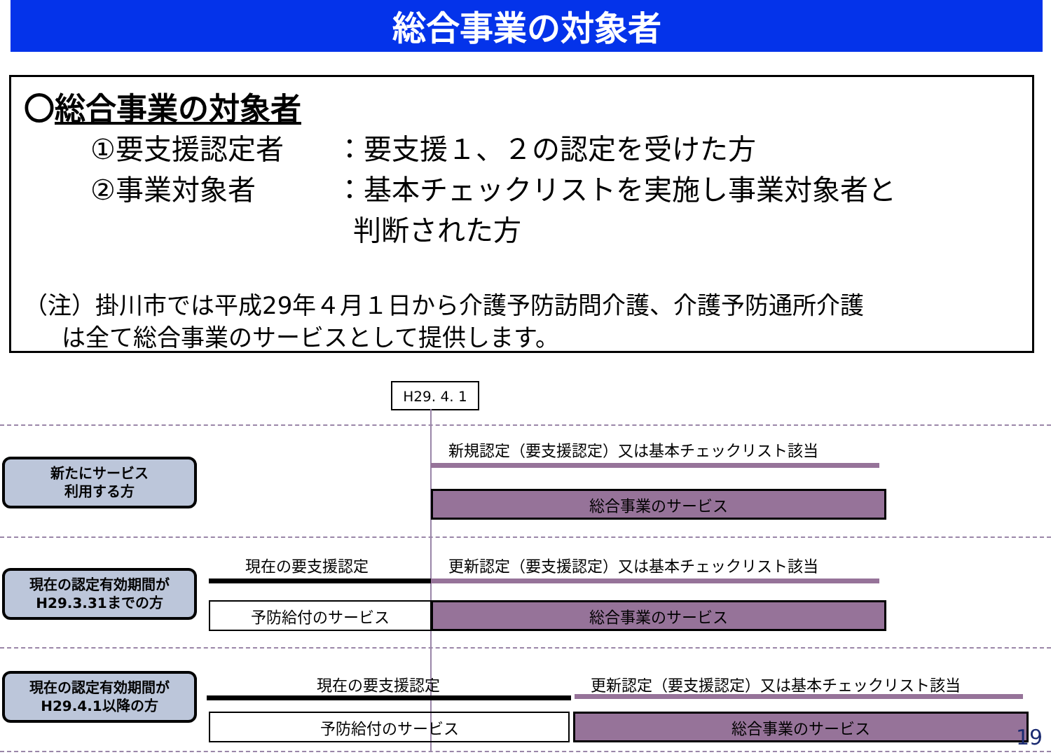総合事業の対象者
〇総合事業の対象者
①要支援認定者 ：要支援１、２の認定を受けた方
②事業対象者 ：基本チェックリストを実施し事業対象者と
判断された方
（注）掛川市では平成29年４月１日から介護予防訪問介護、介護予防通所介護
は全て総合事業のサービスとして提供します。
H29. 4. 1
新たにサービス
利用する方
新規認定（要支援認定）又は基本チェックリスト該当
総合事業のサービス
現在の認定有効期間が
H29.3.31までの方
現在の要支援認定
更新認定（要支援認定）又は基本チェックリスト該当
予防給付のサービス 総合事業のサービス
現在の認定有効期間が
H29.4.1以降の方
現在の要支援認定
更新認定（要支援認定）又は基本チェックリスト該当
予防給付のサービス 総合事業のサービス
19